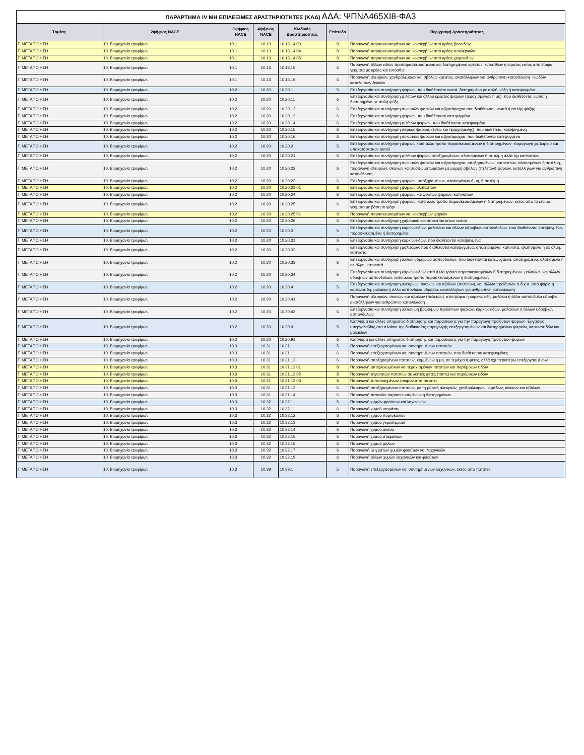| ΠΑΡΑΡΤΗΜΑ IV ΜΗ ΕΠΙΛΕΞΙΜΕΣ ΔΡΑΣΤΗΡΙΟΤΗΤΕΣ (ΚΑΔ) ΑΔΑ: ΨΠΝΛ465ΧΙ8-ΦΑ3 | | | | | | |
| Τομέας | 2ψήφιος NACE | 3ψήφιος NACE | 4ψήφιος NACE | Κωδικός Δραστηριότητας | Επίπεδο | Περιγραφή Δραστηριότητας |
| Γ. ΜΕΤΑΠΟΙΗΣΗ | 10. Βιομηχανία τροφίμων | 10.1 | 10.13 | 10.13.14.03 | 8 | Παραγωγή παρασκευασμάτων και κονσερβών από κρέας βοοειδών |
| Γ. ΜΕΤΑΠΟΙΗΣΗ | 10. Βιομηχανία τροφίμων | 10.1 | 10.13 | 10.13.14.04 | 8 | Παραγωγή παρασκευασμάτων και κονσερβών από κρέας πουλερικών |
| Γ. ΜΕΤΑΠΟΙΗΣΗ | 10. Βιομηχανία τροφίμων | 10.1 | 10.13 | 10.13.14.05 | 8 | Παραγωγή παρασκευασμάτων και κονσερβών από κρέας χοιροειδών |
| Γ. ΜΕΤΑΠΟΙΗΣΗ | 10. Βιομηχανία τροφίμων | 10.1 | 10.13 | 10.13.15 | 6 | Παραγωγή άλλων ειδών προπαρασκευασμένου και διατηρημένου κρέατος, εντοσθίων ή αίματος εκτός από έτοιμα γεύματα με κρέας και εντόσθια |
| Γ. ΜΕΤΑΠΟΙΗΣΗ | 10. Βιομηχανία τροφίμων | 10.1 | 10.13 | 10.13.16 | 6 | Παραγωγή αλευριών, χονδράλευρων και σβόλων κρέατος, ακατάλληλων για ανθρώπινη κατανάλωση· ινωδών κατάλοιπων ξιγκιών |
| Γ. ΜΕΤΑΠΟΙΗΣΗ | 10. Βιομηχανία τροφίμων | 10.2 | 10.20 | 10.20.1 | 5 | Επεξεργασία και συντήρηση ψαριών, που διαθέτονται νωπά, διατηρημένα με απλή ψύξη ή κατεψυγμένα |
| Γ. ΜΕΤΑΠΟΙΗΣΗ | 10. Βιομηχανία τροφίμων | 10.2 | 10.20 | 10.20.11 | 6 | Επεξεργασία και συντήρηση φιλέτων και άλλου κρέατος ψαριών (τεμαχισμένων ή μη), που διαθέτονται νωπά ή διατηρημένα με απλή ψύξη |
| Γ. ΜΕΤΑΠΟΙΗΣΗ | 10. Βιομηχανία τροφίμων | 10.2 | 10.20 | 10.20.12 | 6 | Επεξεργασία και συντήρηση συκωτιών ψαριών και αβγοτάραχου που διαθέτονται, νωπά ή απλής ψύξης |
| Γ. ΜΕΤΑΠΟΙΗΣΗ | 10. Βιομηχανία τροφίμων | 10.2 | 10.20 | 10.20.13 | 6 | Επεξεργασία και συντήρηση ψαριών, που διαθέτονται κατεψυγμένα |
| Γ. ΜΕΤΑΠΟΙΗΣΗ | 10. Βιομηχανία τροφίμων | 10.2 | 10.20 | 10.20.14 | 6 | Επεξεργασία και συντήρηση φιλέτων ψαριών, που διαθέτονται κατεψυγμένα |
| Γ. ΜΕΤΑΠΟΙΗΣΗ | 10. Βιομηχανία τροφίμων | 10.2 | 10.20 | 10.20.15 | 6 | Επεξεργασία και συντήρηση σάρκας ψαριού, (έστω και τεμαχισμένης), που διαθέτεται κατεψυγμένη |
| Γ. ΜΕΤΑΠΟΙΗΣΗ | 10. Βιομηχανία τροφίμων | 10.2 | 10.20 | 10.20.16 | 6 | Επεξεργασία και συντήρηση συκωτιών ψαριών και αβγοτάραχου, που διαθέτονται κατεψυγμένα |
| Γ. ΜΕΤΑΠΟΙΗΣΗ | 10. Βιομηχανία τροφίμων | 10.2 | 10.20 | 10.20.2 | 5 | Επεξεργασία και συντήρηση ψαριών κατά άλλο τρόπο παρασκευασμένων ή διατηρημένων· παραγωγή χαβιαριού και υποκατάστατων αυτού |
| Γ. ΜΕΤΑΠΟΙΗΣΗ | 10. Βιομηχανία τροφίμων | 10.2 | 10.20 | 10.20.21 | 6 | Επεξεργασία και συντήρηση φιλέτων ψαριών αποξηραμένων, αλατισμένων ή σε άλμη αλλά όχι καπνιστών |
| Γ. ΜΕΤΑΠΟΙΗΣΗ | 10. Βιομηχανία τροφίμων | 10.2 | 10.20 | 10.20.22 | 6 | Επεξεργασία και συντήρηση συκωτιών ψαριών και αβγοτάραχου, αποξηραμένων, καπνιστών, αλατισμένων ή σε άλμη, παραγωγή αλευριών, σκονών και συσσωματωμάτων με μορφή σβόλων (πελετών) ψαριών, κατάλληλων για ανθρώπινη κατανάλωση |
| Γ. ΜΕΤΑΠΟΙΗΣΗ | 10. Βιομηχανία τροφίμων | 10.2 | 10.20 | 10.20.23 | 6 | Επεξεργασία και συντήρηση ψαριών, αποξηραμένων, αλατισμένων ή μη, ή σε άλμη |
| Γ. ΜΕΤΑΠΟΙΗΣΗ | 10. Βιομηχανία τροφίμων | 10.2 | 10.20 | 10.20.23.01 | 8 | Επεξεργασία και συντήρηση ψαριών αλίπαστων |
| Γ. ΜΕΤΑΠΟΙΗΣΗ | 10. Βιομηχανία τροφίμων | 10.2 | 10.20 | 10.20.24 | 6 | Επεξεργασία και συντήρηση ψαριών και φιλέτων ψαριών, καπνιστών |
| Γ. ΜΕΤΑΠΟΙΗΣΗ | 10. Βιομηχανία τροφίμων | 10.2 | 10.20 | 10.20.25 | 6 | Επεξεργασία και συντήρηση ψαριών, κατά άλλο τρόπο παρασκευασμένων ή διατηρημένων, εκτός από τα έτοιμα γεύματα με βάση το ψάρι |
| Γ. ΜΕΤΑΠΟΙΗΣΗ | 10. Βιομηχανία τροφίμων | 10.2 | 10.20 | 10.20.25.01 | 8 | Παραγωγή παρασκευασμάτων και κονσερβών ψαριών |
| Γ. ΜΕΤΑΠΟΙΗΣΗ | 10. Βιομηχανία τροφίμων | 10.2 | 10.20 | 10.20.26 | 6 | Επεξεργασία και συντήρηση χαβιαριού και υποκατάστατων αυτού |
| Γ. ΜΕΤΑΠΟΙΗΣΗ | 10. Βιομηχανία τροφίμων | 10.2 | 10.20 | 10.20.3 | 5 | Επεξεργασία και συντήρηση καρκινοειδών, μαλακίων και άλλων υδρόβιων ασπόνδυλων, που διαθέτονται κατεψυγμένα, παρασκευασμένα ή διατηρημένα |
| Γ. ΜΕΤΑΠΟΙΗΣΗ | 10. Βιομηχανία τροφίμων | 10.2 | 10.20 | 10.20.31 | 6 | Επεξεργασία και συντήρηση καρκινοειδών, που διαθέτονται κατεψυγμένα |
| Γ. ΜΕΤΑΠΟΙΗΣΗ | 10. Βιομηχανία τροφίμων | 10.2 | 10.20 | 10.20.32 | 6 | Επεξεργασία και συντήρηση μαλακίων, που διαθέτονται κατεψυγμένα, αποξηραμένα, καπνιστά, αλατισμένα ή σε άλμη, καπνιστά |
| Γ. ΜΕΤΑΠΟΙΗΣΗ | 10. Βιομηχανία τροφίμων | 10.2 | 10.20 | 10.20.33 | 6 | Επεξεργασία και συντήρηση άλλων υδρόβιων ασπόνδυλων, που διαθέτονται κατεψυγμένα, αποξηραμένα, αλατισμένα ή σε άλμη, καπνιστά |
| Γ. ΜΕΤΑΠΟΙΗΣΗ | 10. Βιομηχανία τροφίμων | 10.2 | 10.20 | 10.20.34 | 6 | Επεξεργασία και συντήρηση καρκινοειδών κατά άλλο τρόπο παρασκευασμένων ή διατηρημένων· μαλακίων και άλλων υδρόβιων ασπόνδυλων, κατά άλλο τρόπο παρασκευασμένων ή διατηρημένων |
| Γ. ΜΕΤΑΠΟΙΗΣΗ | 10. Βιομηχανία τροφίμων | 10.2 | 10.20 | 10.20.4 | 5 | Επεξεργασία και συντήρηση αλευριών, σκονών και σβόλων (πελετών), και άλλων προϊόντων π.δ.κ.α. από ψάρια ή καρκινοειδή, μαλάκια ή άλλα ασπόνδυλα υδρόβια, ακατάλληλων για ανθρώπινη κατανάλωση |
| Γ. ΜΕΤΑΠΟΙΗΣΗ | 10. Βιομηχανία τροφίμων | 10.2 | 10.20 | 10.20.41 | 6 | Παραγωγή αλευριών, σκονών και σβόλων (πελετών), από ψάρια ή καρκινοειδή, μαλάκια ή άλλα ασπόνδυλα υδρόβια, ακατάλληλων για ανθρώπινη κατανάλωση |
| Γ. ΜΕΤΑΠΟΙΗΣΗ | 10. Βιομηχανία τροφίμων | 10.2 | 10.20 | 10.20.42 | 6 | Επεξεργασία και συντήρηση άλλων μη βρώσιμων προϊόντων ψαριών, καρκινοειδών, μαλακίων ή άλλων υδρόβιων ασπόνδυλων |
| Γ. ΜΕΤΑΠΟΙΗΣΗ | 10. Βιομηχανία τροφίμων | 10.2 | 10.20 | 10.20.9 | 5 | Κάπνισμα και άλλες υπηρεσίες διατήρησης και παρασκευής για την παραγωγή προϊόντων ψαριών· Εργασίες υπεργολαβίας στο πλαίσιο της διαδικασίας παραγωγής επεξεργασμένων και διατηρημένων ψαριών, καρκινοειδών και μαλακίων |
| Γ. ΜΕΤΑΠΟΙΗΣΗ | 10. Βιομηχανία τροφίμων | 10.2 | 10.20 | 10.20.91 | 6 | Κάπνισμα και άλλες υπηρεσίες διατήρησης και παρασκευής για την παραγωγή προϊόντων ψαριών |
| Γ. ΜΕΤΑΠΟΙΗΣΗ | 10. Βιομηχανία τροφίμων | 10.3 | 10.31 | 10.31.1 | 5 | Παραγωγή επεξεργασμένων και συντηρημένων πατατών |
| Γ. ΜΕΤΑΠΟΙΗΣΗ | 10. Βιομηχανία τροφίμων | 10.3 | 10.31 | 10.31.11 | 6 | Παραγωγή επεξεργασμένων και συντηρημένων πατατών, που διαθέτονται κατεψυγμένες |
| Γ. ΜΕΤΑΠΟΙΗΣΗ | 10. Βιομηχανία τροφίμων | 10.3 | 10.31 | 10.31.12 | 6 | Παραγωγή αποξηραμένων πατατών, κομμένων ή μη, σε τεμάχια ή φέτες, αλλά όχι περαιτέρω επεξεργασμένων |
| Γ. ΜΕΤΑΠΟΙΗΣΗ | 10. Βιομηχανία τροφίμων | 10.3 | 10.31 | 10.31.12.01 | 8 | Παραγωγή αποφλοιωμένων και τεμαχισμένων πατατών και παρόμοιων ειδών |
| Γ. ΜΕΤΑΠΟΙΗΣΗ | 10. Βιομηχανία τροφίμων | 10.3 | 10.31 | 10.31.12.02 | 8 | Παραγωγή τηγανητών πατατών σε λεπτές φέτες (τσιπς) και παρόμοιων ειδών |
| Γ. ΜΕΤΑΠΟΙΗΣΗ | 10. Βιομηχανία τροφίμων | 10.3 | 10.31 | 10.31.12.03 | 8 | Παραγωγή τυποποιημένων τροφών από πατάτες |
| Γ. ΜΕΤΑΠΟΙΗΣΗ | 10. Βιομηχανία τροφίμων | 10.3 | 10.31 | 10.31.13 | 6 | Παραγωγή αποξηραμένων πατατών, με τη μορφή αλευριών, χονδράλευρων, νιφάδων, κόκκων και σβόλων |
| Γ. ΜΕΤΑΠΟΙΗΣΗ | 10. Βιομηχανία τροφίμων | 10.3 | 10.31 | 10.31.14 | 6 | Παραγωγή πατατών παρασκευασμένων ή διατηρημένων |
| Γ. ΜΕΤΑΠΟΙΗΣΗ | 10. Βιομηχανία τροφίμων | 10.3 | 10.32 | 10.32.1 | 5 | Παραγωγή χυμών φρούτων και λαχανικών |
| Γ. ΜΕΤΑΠΟΙΗΣΗ | 10. Βιομηχανία τροφίμων | 10.3 | 10.32 | 10.32.11 | 6 | Παραγωγή χυμού ντομάτας |
| Γ. ΜΕΤΑΠΟΙΗΣΗ | 10. Βιομηχανία τροφίμων | 10.3 | 10.32 | 10.32.12 | 6 | Παραγωγή χυμού πορτοκαλιού |
| Γ. ΜΕΤΑΠΟΙΗΣΗ | 10. Βιομηχανία τροφίμων | 10.3 | 10.32 | 10.32.13 | 6 | Παραγωγή χυμού γκρέιπφρουτ |
| Γ. ΜΕΤΑΠΟΙΗΣΗ | 10. Βιομηχανία τροφίμων | 10.3 | 10.32 | 10.32.14 | 6 | Παραγωγή χυμού ανανά |
| Γ. ΜΕΤΑΠΟΙΗΣΗ | 10. Βιομηχανία τροφίμων | 10.3 | 10.32 | 10.32.15 | 6 | Παραγωγή χυμού σταφυλιών |
| Γ. ΜΕΤΑΠΟΙΗΣΗ | 10. Βιομηχανία τροφίμων | 10.3 | 10.32 | 10.32.16 | 6 | Παραγωγή χυμού μήλων |
| Γ. ΜΕΤΑΠΟΙΗΣΗ | 10. Βιομηχανία τροφίμων | 10.3 | 10.32 | 10.32.17 | 6 | Παραγωγή μειγμάτων χυμών φρούτων και λαχανικών |
| Γ. ΜΕΤΑΠΟΙΗΣΗ | 10. Βιομηχανία τροφίμων | 10.3 | 10.32 | 10.32.19 | 6 | Παραγωγή άλλων χυμών λαχανικών και φρούτων |
| Γ. ΜΕΤΑΠΟΙΗΣΗ | 10. Βιομηχανία τροφίμων | 10.3 | 10.39 | 10.39.1 | 5 | Παραγωγή επεξεργασμένων και συντηρημένων λαχανικών, εκτός από πατάτες |